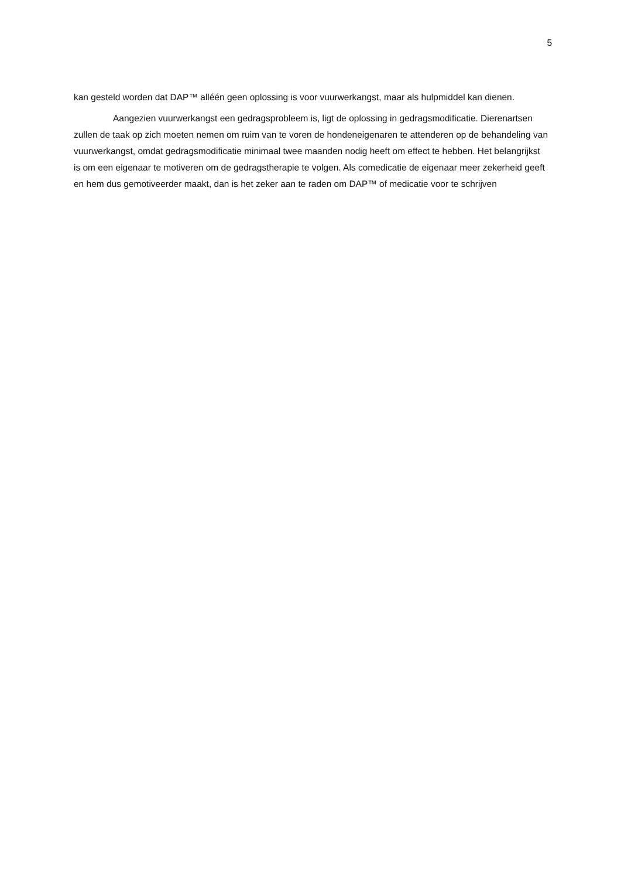5
kan gesteld worden dat DAP™ alléén geen oplossing is voor vuurwerkangst, maar als hulpmiddel kan dienen.
Aangezien vuurwerkangst een gedragsprobleem is, ligt de oplossing in gedragsmodificatie. Dierenartsen zullen de taak op zich moeten nemen om ruim van te voren de hondeneigenaren te attenderen op de behandeling van vuurwerkangst, omdat gedragsmodificatie minimaal twee maanden nodig heeft om effect te hebben. Het belangrijkst is om een eigenaar te motiveren om de gedragstherapie te volgen. Als comedicatie de eigenaar meer zekerheid geeft en hem dus gemotiveerder maakt, dan is het zeker aan te raden om DAP™ of medicatie voor te schrijven